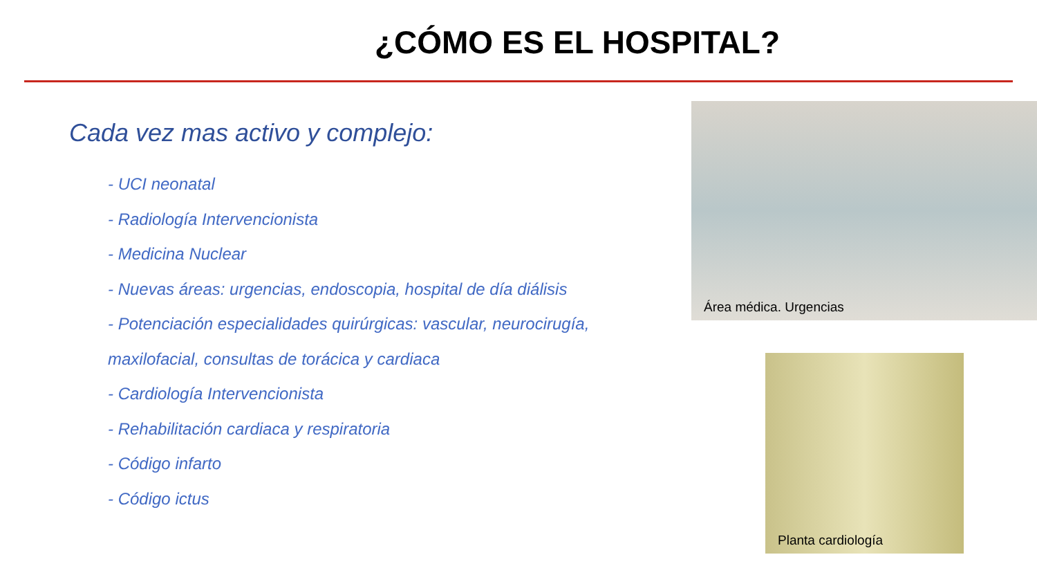¿CÓMO ES EL HOSPITAL?
Cada vez mas activo y complejo:
- UCI neonatal
- Radiología Intervencionista
- Medicina Nuclear
- Nuevas áreas: urgencias, endoscopia, hospital de día diálisis
- Potenciación especialidades quirúrgicas: vascular, neurocirugía, maxilofacial, consultas de torácica y cardiaca
- Cardiología Intervencionista
- Rehabilitación cardiaca y respiratoria
- Código infarto
- Código ictus
Área médica. Urgencias
Planta cardiología